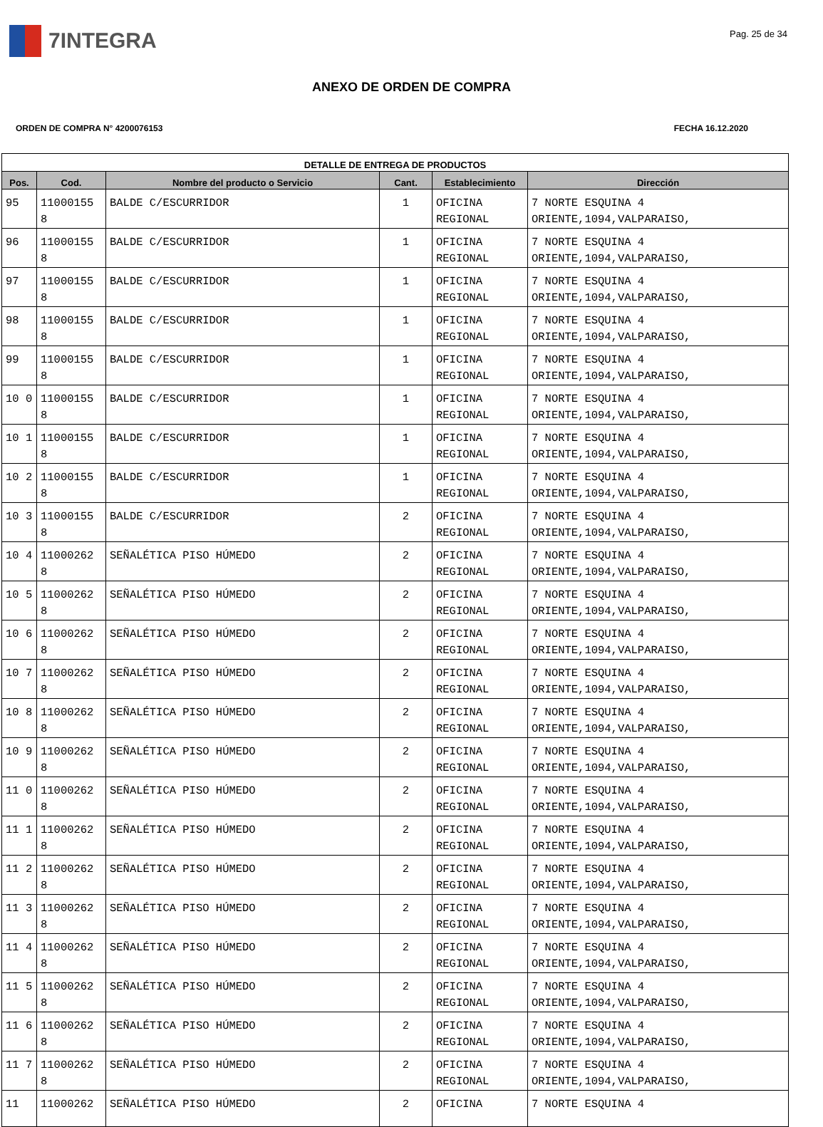7INTEGRA
Pag. 25 de 34
ANEXO DE ORDEN DE COMPRA
ORDEN DE COMPRA N° 4200076153 FECHA 16.12.2020
| DETALLE DE ENTREGA DE PRODUCTOS | | | | | |
| --- | --- | --- | --- | --- | --- |
| Pos. | Cod. | Nombre del producto o Servicio | Cant. | Establecimiento | Dirección |
| 95 | 11000155 8 | BALDE C/ESCURRIDOR | 1 | OFICINA REGIONAL | 7 NORTE ESQUINA 4 ORIENTE,1094,VALPARAISO, |
| 96 | 11000155 8 | BALDE C/ESCURRIDOR | 1 | OFICINA REGIONAL | 7 NORTE ESQUINA 4 ORIENTE,1094,VALPARAISO, |
| 97 | 11000155 8 | BALDE C/ESCURRIDOR | 1 | OFICINA REGIONAL | 7 NORTE ESQUINA 4 ORIENTE,1094,VALPARAISO, |
| 98 | 11000155 8 | BALDE C/ESCURRIDOR | 1 | OFICINA REGIONAL | 7 NORTE ESQUINA 4 ORIENTE,1094,VALPARAISO, |
| 99 | 11000155 8 | BALDE C/ESCURRIDOR | 1 | OFICINA REGIONAL | 7 NORTE ESQUINA 4 ORIENTE,1094,VALPARAISO, |
| 10 0 | 11000155 8 | BALDE C/ESCURRIDOR | 1 | OFICINA REGIONAL | 7 NORTE ESQUINA 4 ORIENTE,1094,VALPARAISO, |
| 10 1 | 11000155 8 | BALDE C/ESCURRIDOR | 1 | OFICINA REGIONAL | 7 NORTE ESQUINA 4 ORIENTE,1094,VALPARAISO, |
| 10 2 | 11000155 8 | BALDE C/ESCURRIDOR | 1 | OFICINA REGIONAL | 7 NORTE ESQUINA 4 ORIENTE,1094,VALPARAISO, |
| 10 3 | 11000155 8 | BALDE C/ESCURRIDOR | 2 | OFICINA REGIONAL | 7 NORTE ESQUINA 4 ORIENTE,1094,VALPARAISO, |
| 10 4 | 11000262 8 | SEÑALÉTICA PISO HÚMEDO | 2 | OFICINA REGIONAL | 7 NORTE ESQUINA 4 ORIENTE,1094,VALPARAISO, |
| 10 5 | 11000262 8 | SEÑALÉTICA PISO HÚMEDO | 2 | OFICINA REGIONAL | 7 NORTE ESQUINA 4 ORIENTE,1094,VALPARAISO, |
| 10 6 | 11000262 8 | SEÑALÉTICA PISO HÚMEDO | 2 | OFICINA REGIONAL | 7 NORTE ESQUINA 4 ORIENTE,1094,VALPARAISO, |
| 10 7 | 11000262 8 | SEÑALÉTICA PISO HÚMEDO | 2 | OFICINA REGIONAL | 7 NORTE ESQUINA 4 ORIENTE,1094,VALPARAISO, |
| 10 8 | 11000262 8 | SEÑALÉTICA PISO HÚMEDO | 2 | OFICINA REGIONAL | 7 NORTE ESQUINA 4 ORIENTE,1094,VALPARAISO, |
| 10 9 | 11000262 8 | SEÑALÉTICA PISO HÚMEDO | 2 | OFICINA REGIONAL | 7 NORTE ESQUINA 4 ORIENTE,1094,VALPARAISO, |
| 11 0 | 11000262 8 | SEÑALÉTICA PISO HÚMEDO | 2 | OFICINA REGIONAL | 7 NORTE ESQUINA 4 ORIENTE,1094,VALPARAISO, |
| 11 1 | 11000262 8 | SEÑALÉTICA PISO HÚMEDO | 2 | OFICINA REGIONAL | 7 NORTE ESQUINA 4 ORIENTE,1094,VALPARAISO, |
| 11 2 | 11000262 8 | SEÑALÉTICA PISO HÚMEDO | 2 | OFICINA REGIONAL | 7 NORTE ESQUINA 4 ORIENTE,1094,VALPARAISO, |
| 11 3 | 11000262 8 | SEÑALÉTICA PISO HÚMEDO | 2 | OFICINA REGIONAL | 7 NORTE ESQUINA 4 ORIENTE,1094,VALPARAISO, |
| 11 4 | 11000262 8 | SEÑALÉTICA PISO HÚMEDO | 2 | OFICINA REGIONAL | 7 NORTE ESQUINA 4 ORIENTE,1094,VALPARAISO, |
| 11 5 | 11000262 8 | SEÑALÉTICA PISO HÚMEDO | 2 | OFICINA REGIONAL | 7 NORTE ESQUINA 4 ORIENTE,1094,VALPARAISO, |
| 11 6 | 11000262 8 | SEÑALÉTICA PISO HÚMEDO | 2 | OFICINA REGIONAL | 7 NORTE ESQUINA 4 ORIENTE,1094,VALPARAISO, |
| 11 7 | 11000262 8 | SEÑALÉTICA PISO HÚMEDO | 2 | OFICINA REGIONAL | 7 NORTE ESQUINA 4 ORIENTE,1094,VALPARAISO, |
| 11 | 11000262 | SEÑALÉTICA PISO HÚMEDO | 2 | OFICINA | 7 NORTE ESQUINA 4 |